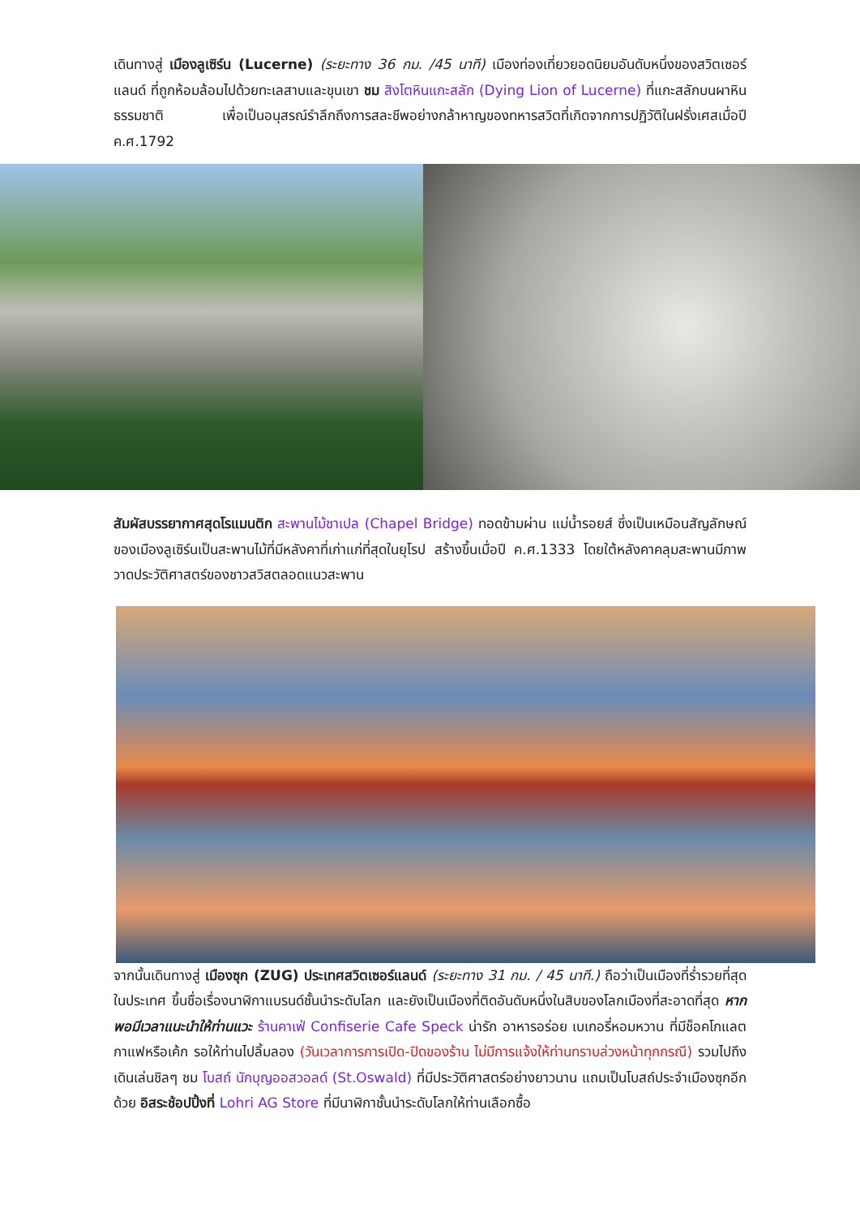เดินทางสู่ เมืองลูเซิร์น (Lucerne) (ระยะทาง 36 กม. /45 นาที) เมืองท่องเที่ยวยอดนิยมอันดับหนึ่งของสวิตเซอร์แลนด์ ที่ถูกห้อมล้อมไปด้วยทะเลสาบและขุนเขา ชม สิงโตหินแกะสลัก (Dying Lion of Lucerne) ที่แกะสลักบนผาหินธรรมชาติ เพื่อเป็นอนุสรณ์รำลึกถึงการสละชีพอย่างกล้าหาญของทหารสวิตที่เกิดจากการปฏิวัติในฝรั่งเศสเมื่อปี ค.ศ.1792
สัมผัสบรรยากาศสุดโรแมนติก สะพานไม้ชาเปล (Chapel Bridge) ทอดข้ามผ่าน แม่น้ำรอยส์ ซึ่งเป็นเหมือนสัญลักษณ์ของเมืองลูเซิร์นเป็นสะพานไม้ที่มีหลังคาที่เก่าแก่ที่สุดในยุโรป สร้างขึ้นเมื่อปี ค.ศ.1333 โดยใต้หลังคาคลุมสะพานมีภาพวาดประวัติศาสตร์ของชาวสวิสตลอดแนวสะพาน
จากนั้นเดินทางสู่ เมืองซุก (ZUG) ประเทศสวิตเซอร์แลนด์ (ระยะทาง 31 กม. / 45 นาที.) ถือว่าเป็นเมืองที่ร่ำรวยที่สุดในประเทศ ขึ้นชื่อเรื่องนาฬิกาแบรนด์ชั้นนำระดับโลก และยังเป็นเมืองที่ติดอันดับหนึ่งในสิบของโลกเมืองที่สะอาดที่สุด หากพอมีเวลาแนะนำให้ท่านแวะ ร้านคาเฟ่ Confiserie Cafe Speck น่ารัก อาหารอร่อย เบเกอรี่หอมหวาน ที่มีช็อคโกแลต กาแฟหรือเค้ก รอให้ท่านไปลิ้มลอง (วันเวลาการการเปิด-ปิดของร้าน ไม่มีการแจ้งให้ท่านทราบล่วงหน้าทุกกรณี) รวมไปถึงเดินเล่นชิลๆ ชม โบสถ์ นักบุญออสวอลด์ (St.Oswald) ที่มีประวัติศาสตร์อย่างยาวนาน แถมเป็นโบสถ์ประจำเมืองซุกอีกด้วย อิสระช้อปปิ้งที่ Lohri AG Store ที่มีนาฬิกาชั้นนำระดับโลกให้ท่านเลือกซื้อ